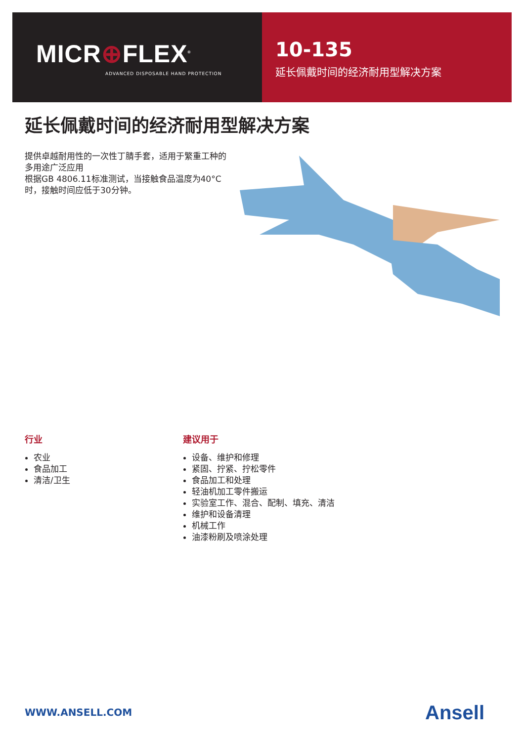MICR⊕FLEX<sup>®</sup>
ADVANCED DISPOSABLE HAND PROTECTION
10-135
延长佩戴时间的经济耐用型解决方案
延长佩戴时间的经济耐用型解决方案
提供卓越耐用性的一次性丁腈手套，适用于繁重工种的多用途广泛应用
根据GB 4806.11标准测试，当接触食品温度为40°C时，接触时间应低于30分钟。
行业
农业
食品加工
清洁/卫生
建议用于
设备、维护和修理
紧固、拧紧、拧松零件
食品加工和处理
轻油机加工零件搬运
实验室工作、混合、配制、填充、清洁
维护和设备清理
机械工作
油漆粉刷及喷涂处理
WWW.ANSELL.COM Ansell